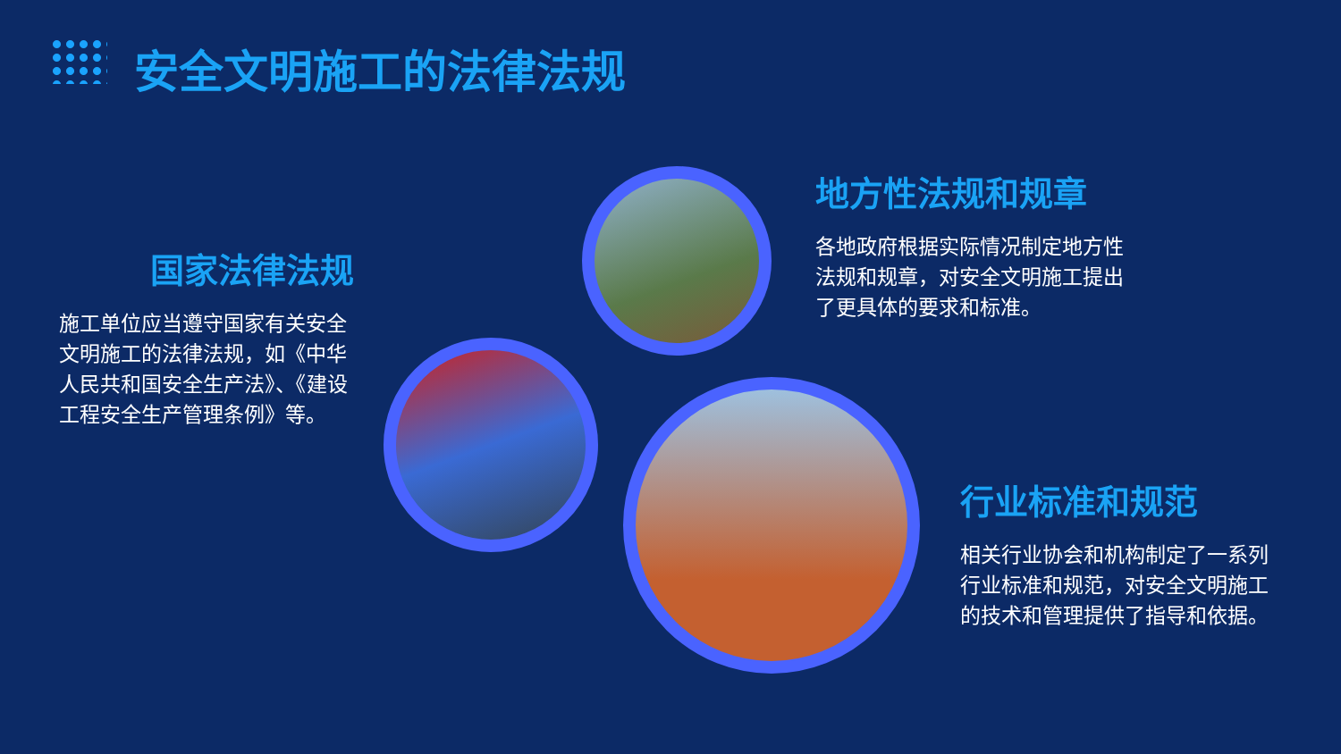安全文明施工的法律法规
国家法律法规
施工单位应当遵守国家有关安全文明施工的法律法规，如《中华人民共和国安全生产法》、《建设工程安全生产管理条例》等。
地方性法规和规章
各地政府根据实际情况制定地方性法规和规章，对安全文明施工提出了更具体的要求和标准。
行业标准和规范
相关行业协会和机构制定了一系列行业标准和规范，对安全文明施工的技术和管理提供了指导和依据。